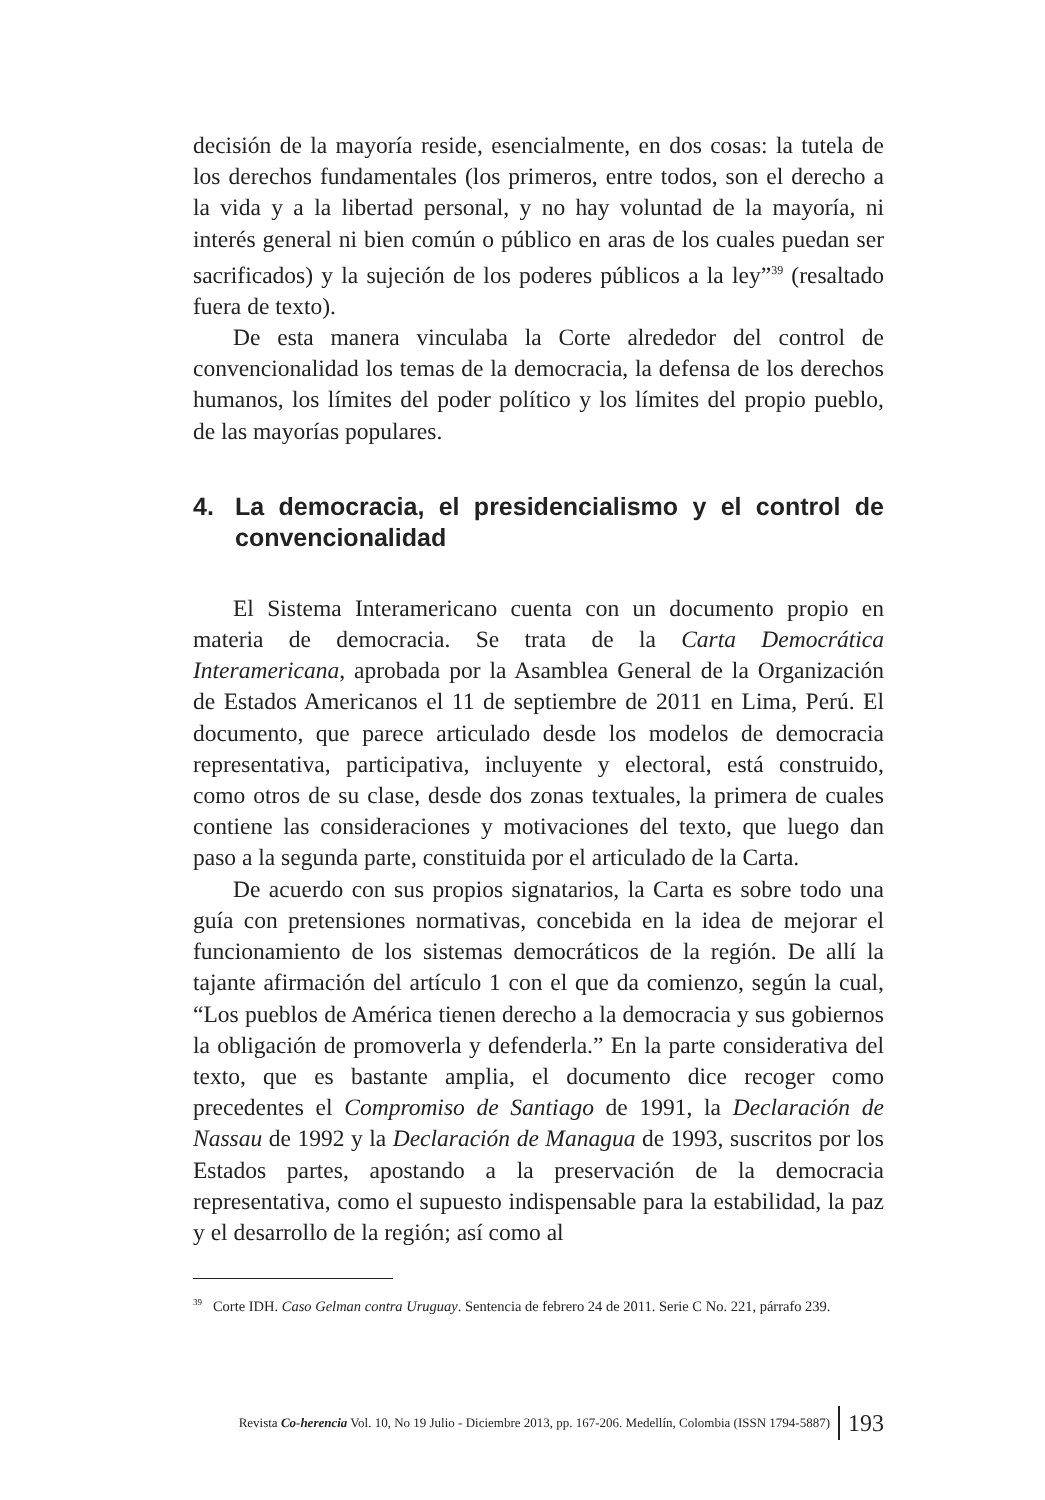decisión de la mayoría reside, esencialmente, en dos cosas: la tutela de los derechos fundamentales (los primeros, entre todos, son el derecho a la vida y a la libertad personal, y no hay voluntad de la mayoría, ni interés general ni bien común o público en aras de los cuales puedan ser sacrificados) y la sujeción de los poderes públicos a la ley”<sup>39</sup> (resaltado fuera de texto).
De esta manera vinculaba la Corte alrededor del control de convencionalidad los temas de la democracia, la defensa de los derechos humanos, los límites del poder político y los límites del propio pueblo, de las mayorías populares.
4. La democracia, el presidencialismo y el control de convencionalidad
El Sistema Interamericano cuenta con un documento propio en materia de democracia. Se trata de la Carta Democrática Interamericana, aprobada por la Asamblea General de la Organización de Estados Americanos el 11 de septiembre de 2011 en Lima, Perú. El documento, que parece articulado desde los modelos de democracia representativa, participativa, incluyente y electoral, está construido, como otros de su clase, desde dos zonas textuales, la primera de cuales contiene las consideraciones y motivaciones del texto, que luego dan paso a la segunda parte, constituida por el articulado de la Carta.
De acuerdo con sus propios signatarios, la Carta es sobre todo una guía con pretensiones normativas, concebida en la idea de mejorar el funcionamiento de los sistemas democráticos de la región. De allí la tajante afirmación del artículo 1 con el que da comienzo, según la cual, “Los pueblos de América tienen derecho a la democracia y sus gobiernos la obligación de promoverla y defenderla.” En la parte considerativa del texto, que es bastante amplia, el documento dice recoger como precedentes el Compromiso de Santiago de 1991, la Declaración de Nassau de 1992 y la Declaración de Managua de 1993, suscritos por los Estados partes, apostando a la preservación de la democracia representativa, como el supuesto indispensable para la estabilidad, la paz y el desarrollo de la región; así como al
<sup>39</sup> Corte IDH. Caso Gelman contra Uruguay. Sentencia de febrero 24 de 2011. Serie C No. 221, párrafo 239.
Revista Co-herencia Vol. 10, No 19 Julio - Diciembre 2013, pp. 167-206. Medellín, Colombia (ISSN 1794-5887) 193